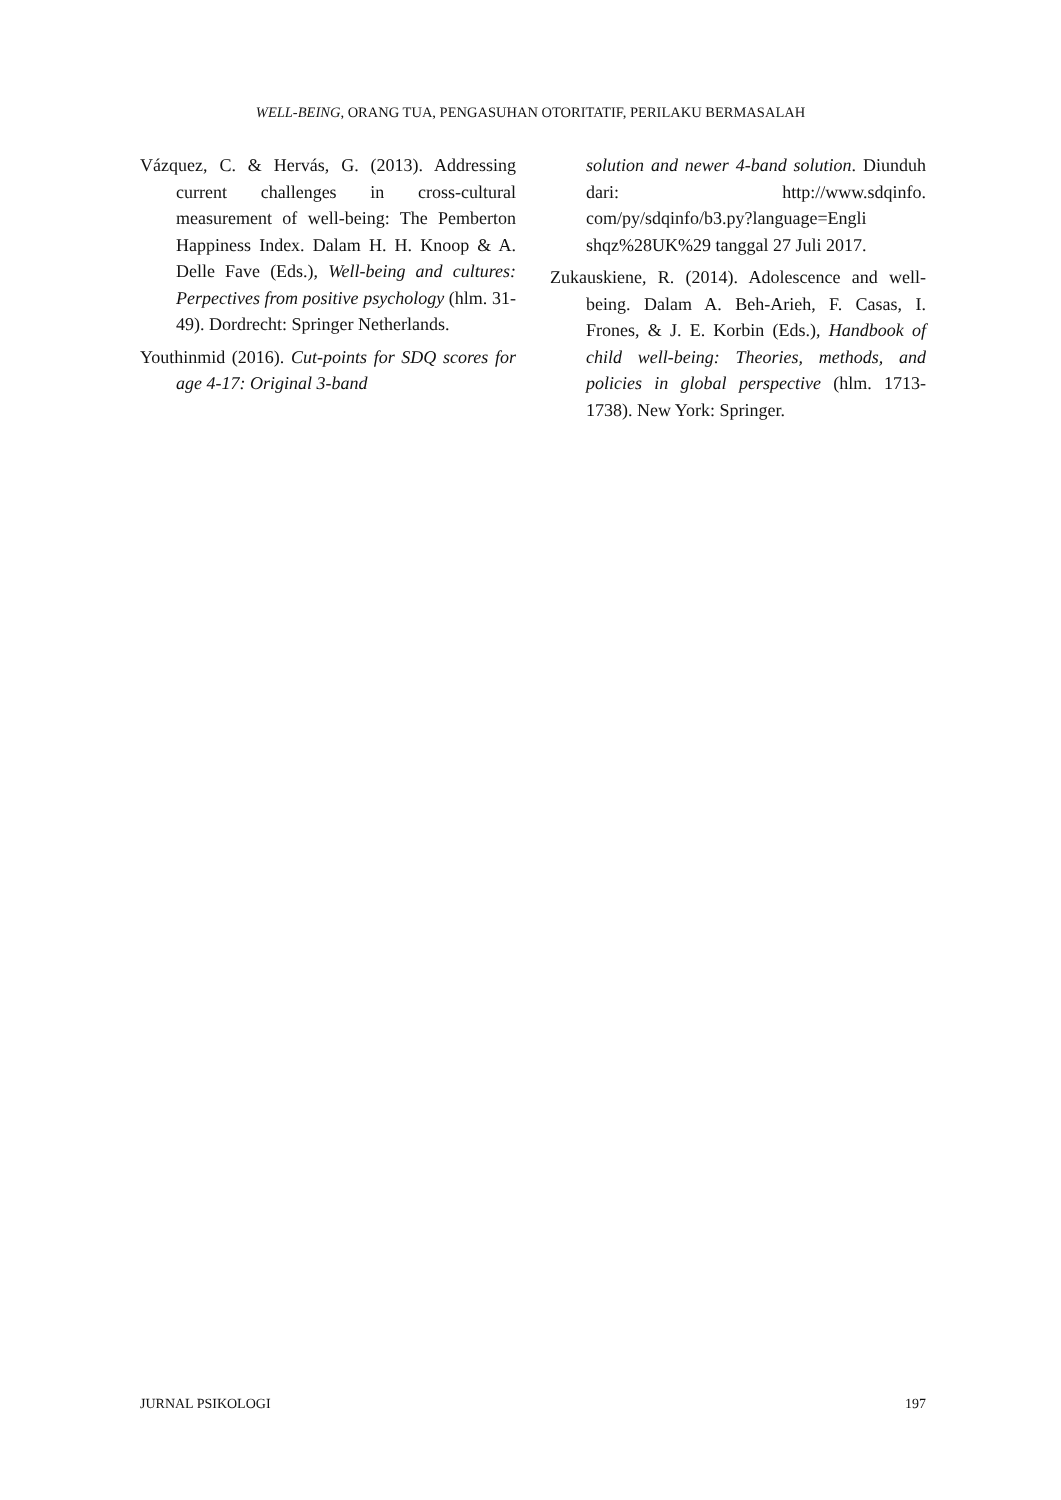WELL-BEING, ORANG TUA, PENGASUHAN OTORITATIF, PERILAKU BERMASALAH
Vázquez, C. & Hervás, G. (2013). Addressing current challenges in cross-cultural measurement of well-being: The Pemberton Happiness Index. Dalam H. H. Knoop & A. Delle Fave (Eds.), Well-being and cultures: Perpectives from positive psychology (hlm. 31-49). Dordrecht: Springer Netherlands.
Youthinmid (2016). Cut-points for SDQ scores for age 4-17: Original 3-band
solution and newer 4-band solution. Diunduh dari: http://www.sdqinfo. com/py/sdqinfo/b3.py?language=Engli shqz%28UK%29 tanggal 27 Juli 2017.
Zukauskiene, R. (2014). Adolescence and well-being. Dalam A. Beh-Arieh, F. Casas, I. Frones, & J. E. Korbin (Eds.), Handbook of child well-being: Theories, methods, and policies in global perspective (hlm. 1713- 1738). New York: Springer.
JURNAL PSIKOLOGI 197